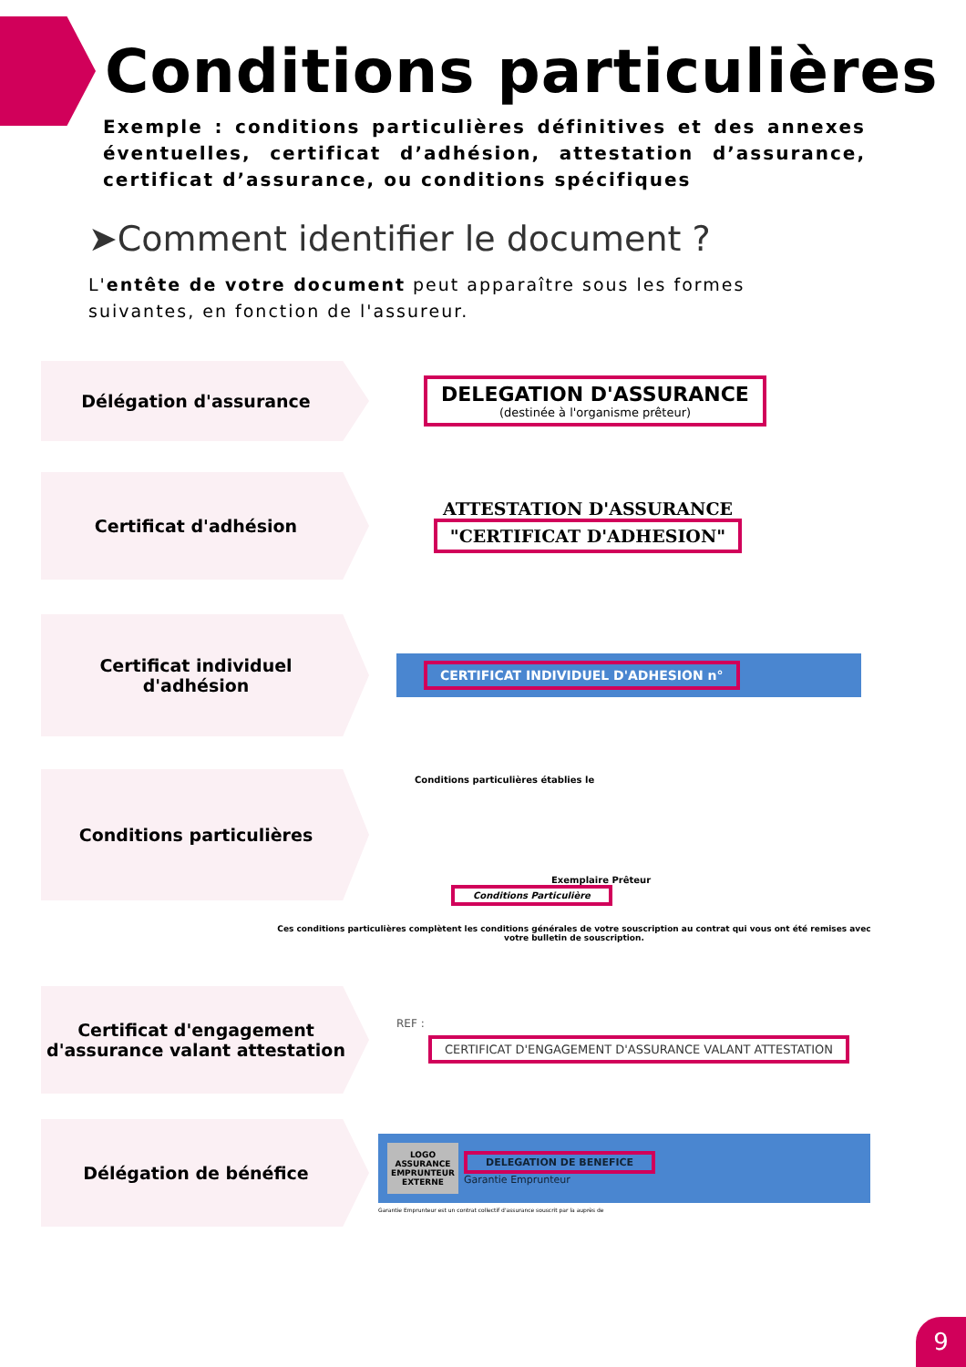Conditions particulières
Exemple : conditions particulières définitives et des annexes éventuelles, certificat d’adhésion, attestation d’assurance, certificat d’assurance, ou conditions spécifiques
➤Comment identifier le document ?
L'entête de votre document peut apparaître sous les formes suivantes, en fonction de l'assureur.
Délégation d'assurance
DELEGATION D'ASSURANCE
(destinée à l'organisme prêteur)
Certificat d'adhésion
ATTESTATION D'ASSURANCE
"CERTIFICAT D'ADHESION"
Certificat individuel
d'adhésion
CERTIFICAT INDIVIDUEL D'ADHESION n°
Conditions particulières
Conditions particulières établies le
Exemplaire Prêteur
Conditions Particulière
Ces conditions particulières complètent les conditions générales de votre souscription au contrat qui vous ont été remises avec votre bulletin de souscription.
Certificat d'engagement
d'assurance valant attestation
REF :
CERTIFICAT D'ENGAGEMENT D'ASSURANCE VALANT ATTESTATION
Délégation de bénéfice
LOGO ASSURANCE EMPRUNTEUR EXTERNE
DELEGATION DE BENEFICE
Garantie Emprunteur
Garantie Emprunteur est un contrat collectif d'assurance souscrit par la auprès de
9